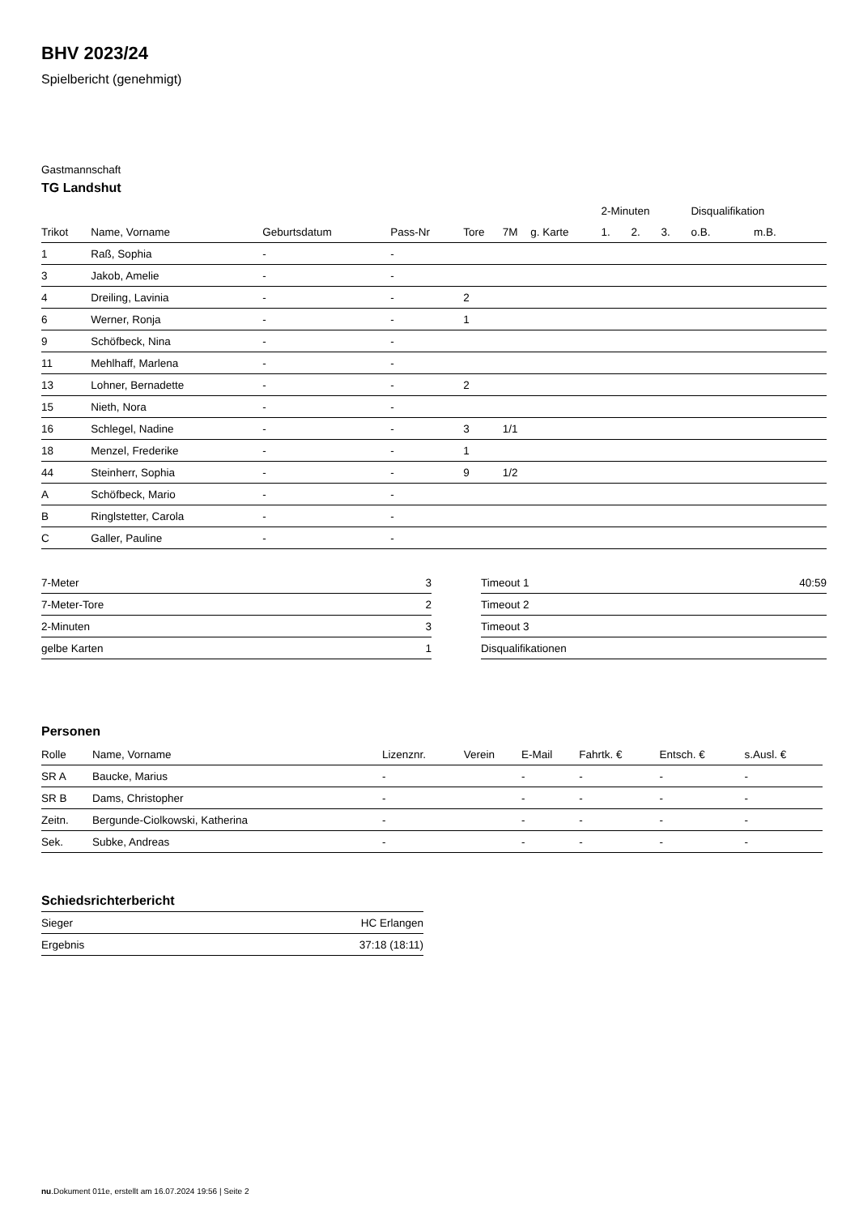BHV 2023/24
Spielbericht (genehmigt)
Gastmannschaft
TG Landshut
| | | | | | | | 2-Minuten | | | Disqualifikation | |
| --- | --- | --- | --- | --- | --- | --- | --- | --- | --- | --- | --- |
| Trikot | Name, Vorname | Geburtsdatum | Pass-Nr | Tore | 7M | g. Karte | 1. | 2. | 3. | o.B. | m.B. |
| 1 | Raß, Sophia | - | - | | | | | | | | |
| 3 | Jakob, Amelie | - | - | | | | | | | | |
| 4 | Dreiling, Lavinia | - | - | 2 | | | | | | | |
| 6 | Werner, Ronja | - | - | 1 | | | | | | | |
| 9 | Schöfbeck, Nina | - | - | | | | | | | | |
| 11 | Mehlhaff, Marlena | - | - | | | | | | | | |
| 13 | Lohner, Bernadette | - | - | 2 | | | | | | | |
| 15 | Nieth, Nora | - | - | | | | | | | | |
| 16 | Schlegel, Nadine | - | - | 3 | 1/1 | | | | | | |
| 18 | Menzel, Frederike | - | - | 1 | | | | | | | |
| 44 | Steinherr, Sophia | - | - | 9 | 1/2 | | | | | | |
| A | Schöfbeck, Mario | - | - | | | | | | | | |
| B | Ringlstetter, Carola | - | - | | | | | | | | |
| C | Galler, Pauline | - | - | | | | | | | | |
| 7-Meter | 3 |
| 7-Meter-Tore | 2 |
| 2-Minuten | 3 |
| gelbe Karten | 1 |
| Timeout 1 | 40:59 |
| Timeout 2 | |
| Timeout 3 | |
| Disqualifikationen | |
Personen
| Rolle | Name, Vorname | Lizenznr. | Verein | E-Mail | Fahrtk. € | Entsch. € | s.Ausl. € |
| --- | --- | --- | --- | --- | --- | --- | --- |
| SR A | Baucke, Marius | - | | - | - | - | - |
| SR B | Dams, Christopher | - | | - | - | - | - |
| Zeitn. | Bergunde-Ciolkowski, Katherina | - | | - | - | - | - |
| Sek. | Subke, Andreas | - | | - | - | - | - |
Schiedsrichterbericht
| Sieger | HC Erlangen |
| Ergebnis | 37:18 (18:11) |
nu.Dokument 011e, erstellt am 16.07.2024 19:56 | Seite 2